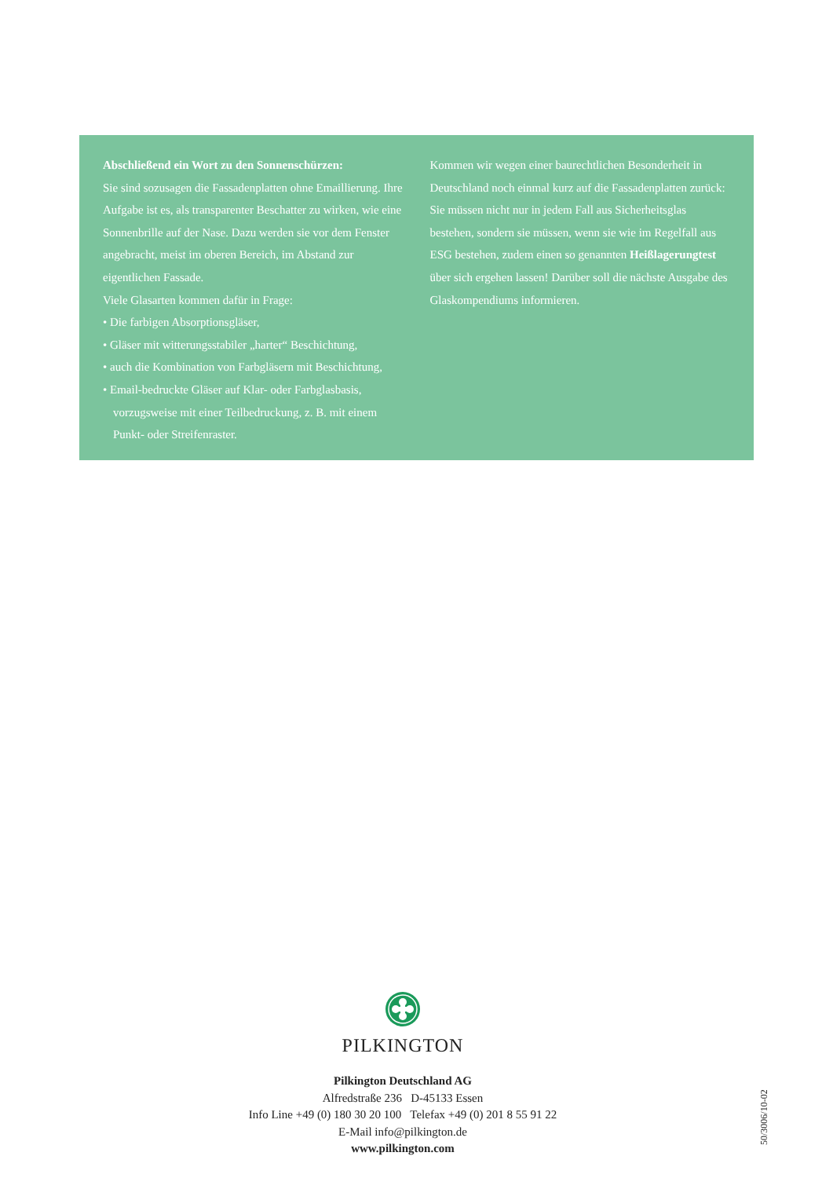Abschließend ein Wort zu den Sonnenschürzen:
Sie sind sozusagen die Fassadenplatten ohne Emaillierung. Ihre Aufgabe ist es, als transparenter Beschatter zu wirken, wie eine Sonnenbrille auf der Nase. Dazu werden sie vor dem Fenster angebracht, meist im oberen Bereich, im Abstand zur eigentlichen Fassade.
Viele Glasarten kommen dafür in Frage:
• Die farbigen Absorptionsgläser,
• Gläser mit witterungsstabiler „harter“ Beschichtung,
• auch die Kombination von Farbgläsern mit Beschichtung,
• Email-bedruckte Gläser auf Klar- oder Farbglasbasis, vorzugsweise mit einer Teilbedruckung, z. B. mit einem Punkt- oder Streifenraster.
Kommen wir wegen einer baurechtlichen Besonderheit in Deutschland noch einmal kurz auf die Fassadenplatten zurück: Sie müssen nicht nur in jedem Fall aus Sicherheitsglas bestehen, sondern sie müssen, wenn sie wie im Regelfall aus ESG bestehen, zudem einen so genannten Heißlagerungtest über sich ergehen lassen! Darüber soll die nächste Ausgabe des Glaskompendiums informieren.
PILKINGTON
Pilkington Deutschland AG
Alfredstraße 236 D-45133 Essen
Info Line +49 (0) 180 30 20 100 Telefax +49 (0) 201 8 55 91 22
E-Mail info@pilkington.de
www.pilkington.com
50/3006/10-02